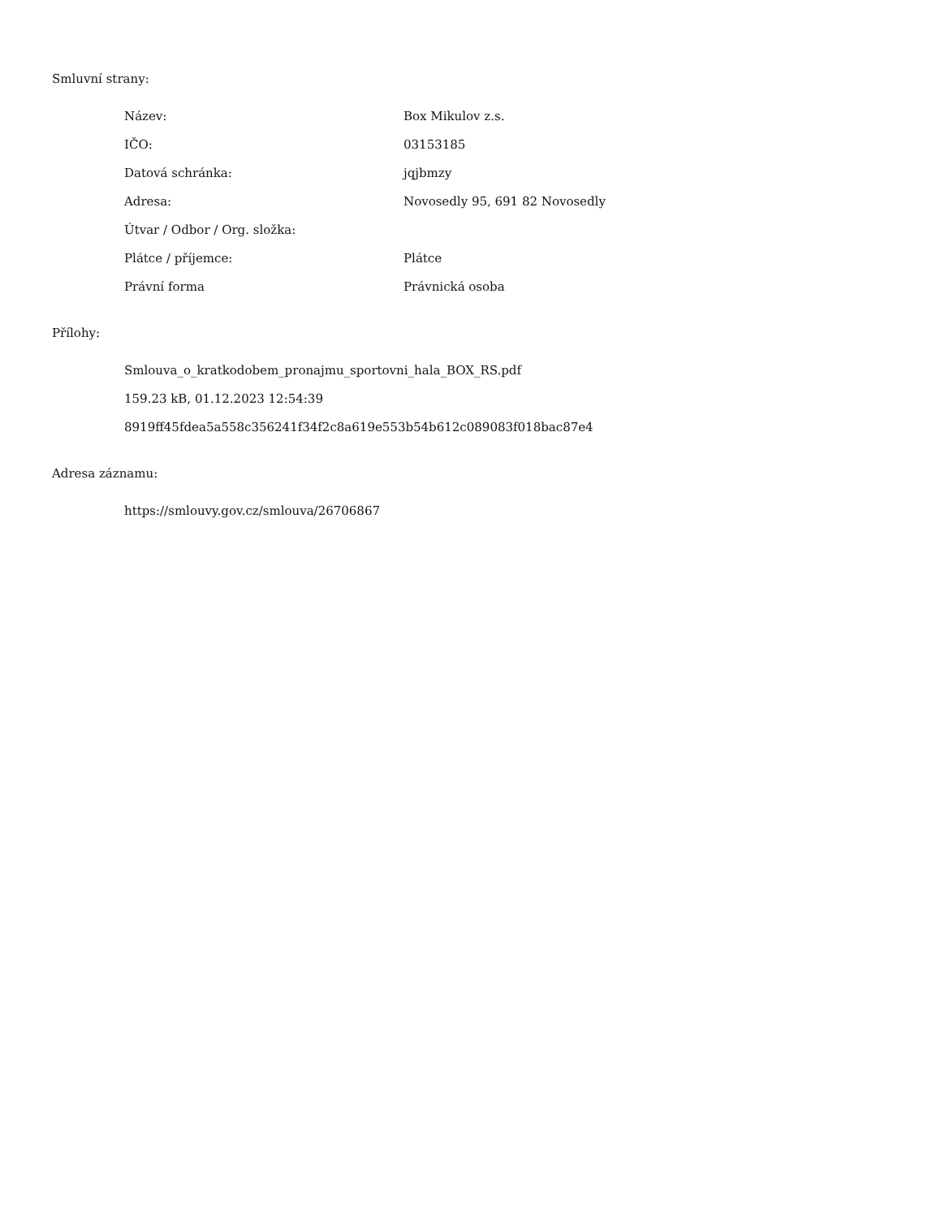Smluvní strany:
| Název: | Box Mikulov z.s. |
| IČO: | 03153185 |
| Datová schránka: | jqjbmzy |
| Adresa: | Novosedly 95, 691 82 Novosedly |
| Útvar / Odbor / Org. složka: | |
| Plátce / příjemce: | Plátce |
| Právní forma | Právnická osoba |
Přílohy:
Smlouva_o_kratkodobem_pronajmu_sportovni_hala_BOX_RS.pdf
159.23 kB, 01.12.2023 12:54:39
8919ff45fdea5a558c356241f34f2c8a619e553b54b612c089083f018bac87e4
Adresa záznamu:
https://smlouvy.gov.cz/smlouva/26706867